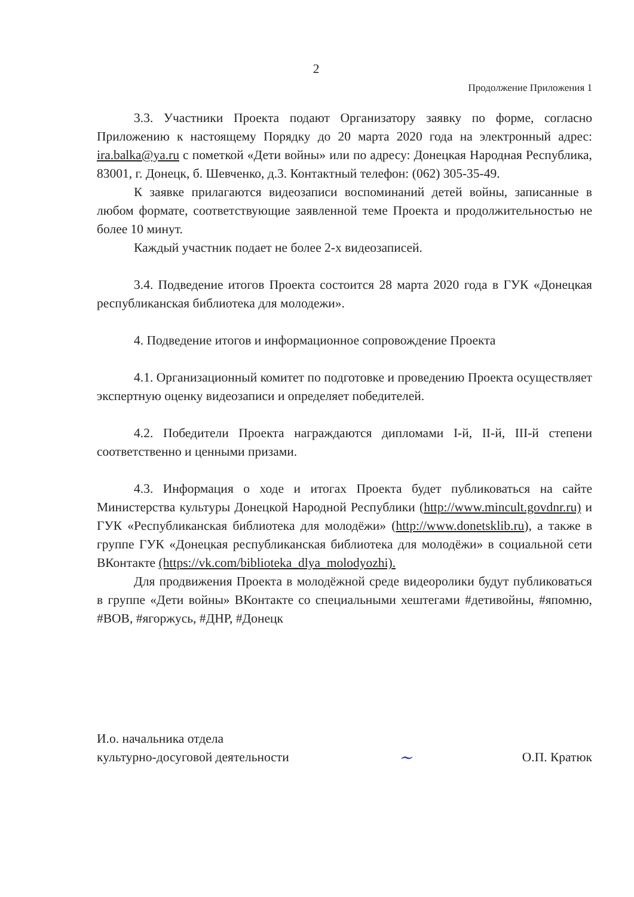2
Продолжение Приложения 1
3.3. Участники Проекта подают Организатору заявку по форме, согласно Приложению к настоящему Порядку до 20 марта 2020 года на электронный адрес: ira.balka@ya.ru с пометкой «Дети войны» или по адресу: Донецкая Народная Республика, 83001, г. Донецк, б. Шевченко, д.3. Контактный телефон: (062) 305-35-49.
К заявке прилагаются видеозаписи воспоминаний детей войны, записанные в любом формате, соответствующие заявленной теме Проекта и продолжительностью не более 10 минут.
Каждый участник подает не более 2-х видеозаписей.
3.4. Подведение итогов Проекта состоится 28 марта 2020 года в ГУК «Донецкая республиканская библиотека для молодежи».
4. Подведение итогов и информационное сопровождение Проекта
4.1. Организационный комитет по подготовке и проведению Проекта осуществляет экспертную оценку видеозаписи и определяет победителей.
4.2. Победители Проекта награждаются дипломами I-й, II-й, III-й степени соответственно и ценными призами.
4.3. Информация о ходе и итогах Проекта будет публиковаться на сайте Министерства культуры Донецкой Народной Республики (http://www.mincult.govdnr.ru) и ГУК «Республиканская библиотека для молодёжи» (http://www.donetsklib.ru), а также в группе ГУК «Донецкая республиканская библиотека для молодёжи» в социальной сети ВКонтакте (https://vk.com/biblioteka_dlya_molodyozhi).
Для продвижения Проекта в молодёжной среде видеоролики будут публиковаться в группе «Дети войны» ВКонтакте со специальными хештегами #детивойны, #япомню, #ВОВ, #ягоржусь, #ДНР, #Донецк
И.о. начальника отдела
культурно-досуговой деятельности
~
О.П. Кратюк